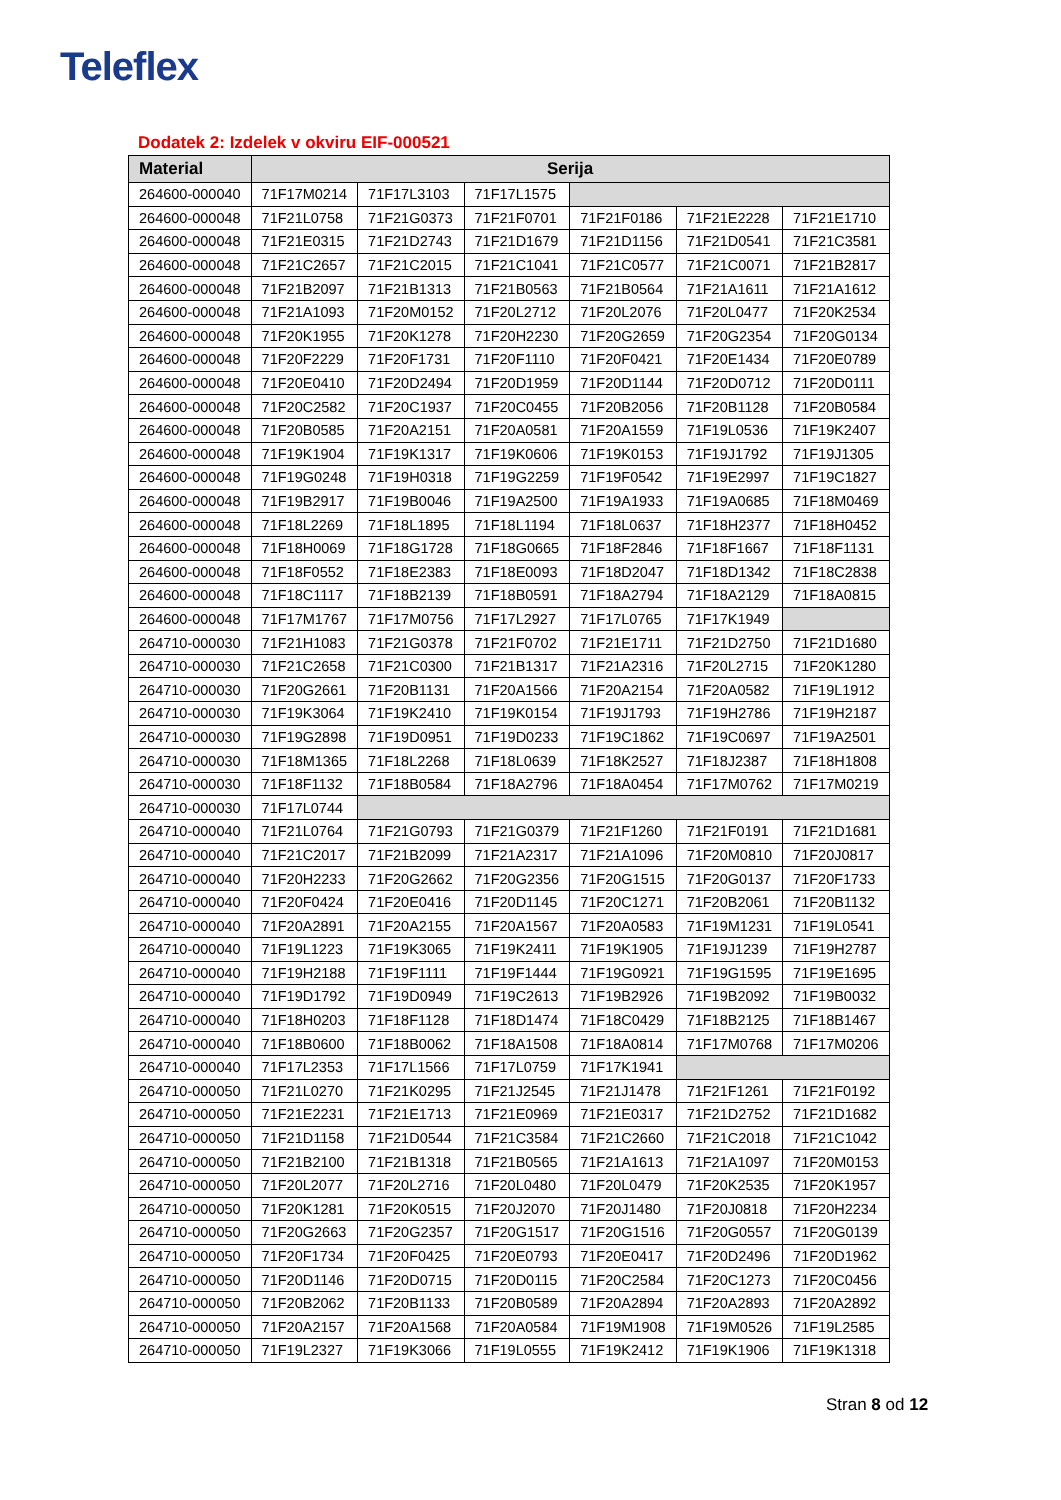Teleflex
Dodatek 2: Izdelek v okviru EIF-000521
| Material | Serija | | | | | |
| --- | --- | --- | --- | --- | --- | --- |
| 264600-000040 | 71F17M0214 | 71F17L3103 | 71F17L1575 | | | |
| 264600-000048 | 71F21L0758 | 71F21G0373 | 71F21F0701 | 71F21F0186 | 71F21E2228 | 71F21E1710 |
| 264600-000048 | 71F21E0315 | 71F21D2743 | 71F21D1679 | 71F21D1156 | 71F21D0541 | 71F21C3581 |
| 264600-000048 | 71F21C2657 | 71F21C2015 | 71F21C1041 | 71F21C0577 | 71F21C0071 | 71F21B2817 |
| 264600-000048 | 71F21B2097 | 71F21B1313 | 71F21B0563 | 71F21B0564 | 71F21A1611 | 71F21A1612 |
| 264600-000048 | 71F21A1093 | 71F20M0152 | 71F20L2712 | 71F20L2076 | 71F20L0477 | 71F20K2534 |
| 264600-000048 | 71F20K1955 | 71F20K1278 | 71F20H2230 | 71F20G2659 | 71F20G2354 | 71F20G0134 |
| 264600-000048 | 71F20F2229 | 71F20F1731 | 71F20F1110 | 71F20F0421 | 71F20E1434 | 71F20E0789 |
| 264600-000048 | 71F20E0410 | 71F20D2494 | 71F20D1959 | 71F20D1144 | 71F20D0712 | 71F20D0111 |
| 264600-000048 | 71F20C2582 | 71F20C1937 | 71F20C0455 | 71F20B2056 | 71F20B1128 | 71F20B0584 |
| 264600-000048 | 71F20B0585 | 71F20A2151 | 71F20A0581 | 71F20A1559 | 71F19L0536 | 71F19K2407 |
| 264600-000048 | 71F19K1904 | 71F19K1317 | 71F19K0606 | 71F19K0153 | 71F19J1792 | 71F19J1305 |
| 264600-000048 | 71F19G0248 | 71F19H0318 | 71F19G2259 | 71F19F0542 | 71F19E2997 | 71F19C1827 |
| 264600-000048 | 71F19B2917 | 71F19B0046 | 71F19A2500 | 71F19A1933 | 71F19A0685 | 71F18M0469 |
| 264600-000048 | 71F18L2269 | 71F18L1895 | 71F18L1194 | 71F18L0637 | 71F18H2377 | 71F18H0452 |
| 264600-000048 | 71F18H0069 | 71F18G1728 | 71F18G0665 | 71F18F2846 | 71F18F1667 | 71F18F1131 |
| 264600-000048 | 71F18F0552 | 71F18E2383 | 71F18E0093 | 71F18D2047 | 71F18D1342 | 71F18C2838 |
| 264600-000048 | 71F18C1117 | 71F18B2139 | 71F18B0591 | 71F18A2794 | 71F18A2129 | 71F18A0815 |
| 264600-000048 | 71F17M1767 | 71F17M0756 | 71F17L2927 | 71F17L0765 | 71F17K1949 | |
| 264710-000030 | 71F21H1083 | 71F21G0378 | 71F21F0702 | 71F21E1711 | 71F21D2750 | 71F21D1680 |
| 264710-000030 | 71F21C2658 | 71F21C0300 | 71F21B1317 | 71F21A2316 | 71F20L2715 | 71F20K1280 |
| 264710-000030 | 71F20G2661 | 71F20B1131 | 71F20A1566 | 71F20A2154 | 71F20A0582 | 71F19L1912 |
| 264710-000030 | 71F19K3064 | 71F19K2410 | 71F19K0154 | 71F19J1793 | 71F19H2786 | 71F19H2187 |
| 264710-000030 | 71F19G2898 | 71F19D0951 | 71F19D0233 | 71F19C1862 | 71F19C0697 | 71F19A2501 |
| 264710-000030 | 71F18M1365 | 71F18L2268 | 71F18L0639 | 71F18K2527 | 71F18J2387 | 71F18H1808 |
| 264710-000030 | 71F18F1132 | 71F18B0584 | 71F18A2796 | 71F18A0454 | 71F17M0762 | 71F17M0219 |
| 264710-000030 | 71F17L0744 | | | | | |
| 264710-000040 | 71F21L0764 | 71F21G0793 | 71F21G0379 | 71F21F1260 | 71F21F0191 | 71F21D1681 |
| 264710-000040 | 71F21C2017 | 71F21B2099 | 71F21A2317 | 71F21A1096 | 71F20M0810 | 71F20J0817 |
| 264710-000040 | 71F20H2233 | 71F20G2662 | 71F20G2356 | 71F20G1515 | 71F20G0137 | 71F20F1733 |
| 264710-000040 | 71F20F0424 | 71F20E0416 | 71F20D1145 | 71F20C1271 | 71F20B2061 | 71F20B1132 |
| 264710-000040 | 71F20A2891 | 71F20A2155 | 71F20A1567 | 71F20A0583 | 71F19M1231 | 71F19L0541 |
| 264710-000040 | 71F19L1223 | 71F19K3065 | 71F19K2411 | 71F19K1905 | 71F19J1239 | 71F19H2787 |
| 264710-000040 | 71F19H2188 | 71F19F1111 | 71F19F1444 | 71F19G0921 | 71F19G1595 | 71F19E1695 |
| 264710-000040 | 71F19D1792 | 71F19D0949 | 71F19C2613 | 71F19B2926 | 71F19B2092 | 71F19B0032 |
| 264710-000040 | 71F18H0203 | 71F18F1128 | 71F18D1474 | 71F18C0429 | 71F18B2125 | 71F18B1467 |
| 264710-000040 | 71F18B0600 | 71F18B0062 | 71F18A1508 | 71F18A0814 | 71F17M0768 | 71F17M0206 |
| 264710-000040 | 71F17L2353 | 71F17L1566 | 71F17L0759 | 71F17K1941 | | |
| 264710-000050 | 71F21L0270 | 71F21K0295 | 71F21J2545 | 71F21J1478 | 71F21F1261 | 71F21F0192 |
| 264710-000050 | 71F21E2231 | 71F21E1713 | 71F21E0969 | 71F21E0317 | 71F21D2752 | 71F21D1682 |
| 264710-000050 | 71F21D1158 | 71F21D0544 | 71F21C3584 | 71F21C2660 | 71F21C2018 | 71F21C1042 |
| 264710-000050 | 71F21B2100 | 71F21B1318 | 71F21B0565 | 71F21A1613 | 71F21A1097 | 71F20M0153 |
| 264710-000050 | 71F20L2077 | 71F20L2716 | 71F20L0480 | 71F20L0479 | 71F20K2535 | 71F20K1957 |
| 264710-000050 | 71F20K1281 | 71F20K0515 | 71F20J2070 | 71F20J1480 | 71F20J0818 | 71F20H2234 |
| 264710-000050 | 71F20G2663 | 71F20G2357 | 71F20G1517 | 71F20G1516 | 71F20G0557 | 71F20G0139 |
| 264710-000050 | 71F20F1734 | 71F20F0425 | 71F20E0793 | 71F20E0417 | 71F20D2496 | 71F20D1962 |
| 264710-000050 | 71F20D1146 | 71F20D0715 | 71F20D0115 | 71F20C2584 | 71F20C1273 | 71F20C0456 |
| 264710-000050 | 71F20B2062 | 71F20B1133 | 71F20B0589 | 71F20A2894 | 71F20A2893 | 71F20A2892 |
| 264710-000050 | 71F20A2157 | 71F20A1568 | 71F20A0584 | 71F19M1908 | 71F19M0526 | 71F19L2585 |
| 264710-000050 | 71F19L2327 | 71F19K3066 | 71F19L0555 | 71F19K2412 | 71F19K1906 | 71F19K1318 |
Stran 8 od 12